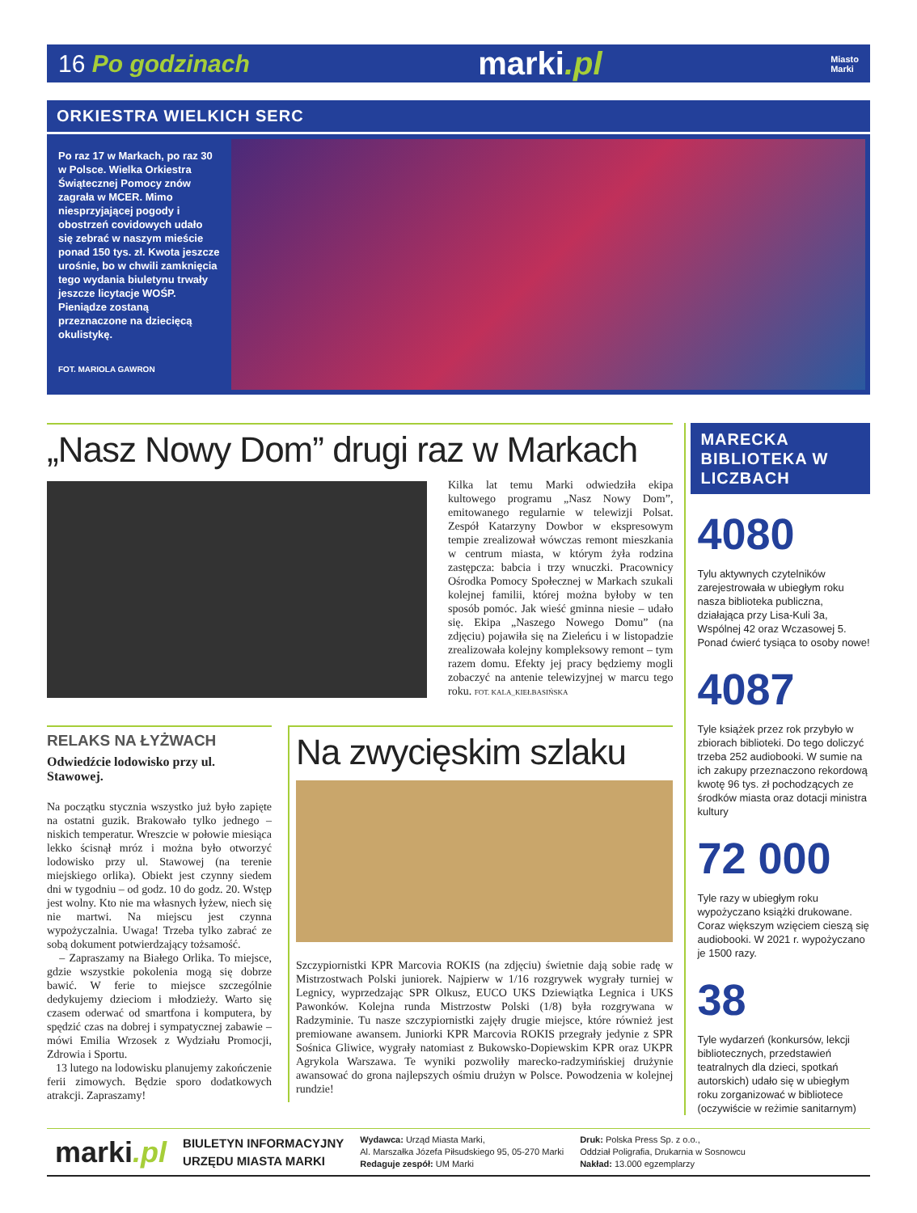16 Po godzinach
marki.pl
Miasto
Marki
ORKIESTRA WIELKICH SERC
Po raz 17 w Markach, po raz 30 w Polsce. Wielka Orkiestra Świątecznej Pomocy znów zagrała w MCER. Mimo niesprzyjającej pogody i obostrzeń covidowych udało się zebrać w naszym mieście ponad 150 tys. zł. Kwota jeszcze urośnie, bo w chwili zamknięcia tego wydania biuletynu trwały jeszcze licytacje WOŚP. Pieniądze zostaną przeznaczone na dziecięcą okulistykę.
FOT. MARIOLA GAWRON
„Nasz Nowy Dom” drugi raz w Markach
Kilka lat temu Marki odwiedziła ekipa kultowego programu „Nasz Nowy Dom”, emitowanego regularnie w telewizji Polsat. Zespół Katarzyny Dowbor w ekspresowym tempie zrealizował wówczas remont mieszkania w centrum miasta, w którym żyła rodzina zastępcza: babcia i trzy wnuczki. Pracownicy Ośrodka Pomocy Społecznej w Markach szukali kolejnej familii, której można byłoby w ten sposób pomóc. Jak wieść gminna niesie – udało się. Ekipa „Naszego Nowego Domu” (na zdjęciu) pojawiła się na Zieleńcu i w listopadzie zrealizowała kolejny kompleksowy remont – tym razem domu. Efekty jej pracy będziemy mogli zobaczyć na antenie telewizyjnej w marcu tego roku. FOT. KALA_KIEŁBASIŃSKA
RELAKS NA ŁYŻWACH
Odwiedźcie lodowisko przy ul. Stawowej.
Na początku stycznia wszystko już było zapięte na ostatni guzik. Brakowało tylko jednego – niskich temperatur. Wreszcie w połowie miesiąca lekko ścisnął mróz i można było otworzyć lodowisko przy ul. Stawowej (na terenie miejskiego orlika). Obiekt jest czynny siedem dni w tygodniu – od godz. 10 do godz. 20. Wstęp jest wolny. Kto nie ma własnych łyżew, niech się nie martwi. Na miejscu jest czynna wypożyczalnia. Uwaga! Trzeba tylko zabrać ze sobą dokument potwierdzający tożsamość.
– Zapraszamy na Białego Orlika. To miejsce, gdzie wszystkie pokolenia mogą się dobrze bawić. W ferie to miejsce szczególnie dedykujemy dzieciom i młodzieży. Warto się czasem oderwać od smartfona i komputera, by spędzić czas na dobrej i sympatycznej zabawie – mówi Emilia Wrzosek z Wydziału Promocji, Zdrowia i Sportu.
13 lutego na lodowisku planujemy zakończenie ferii zimowych. Będzie sporo dodatkowych atrakcji. Zapraszamy!
Na zwycięskim szlaku
Szczypiornistki KPR Marcovia ROKIS (na zdjęciu) świetnie dają sobie radę w Mistrzostwach Polski juniorek. Najpierw w 1/16 rozgrywek wygrały turniej w Legnicy, wyprzedzając SPR Olkusz, EUCO UKS Dziewiątka Legnica i UKS Pawonków. Kolejna runda Mistrzostw Polski (1/8) była rozgrywana w Radzyminie. Tu nasze szczypiornistki zajęły drugie miejsce, które również jest premiowane awansem. Juniorki KPR Marcovia ROKIS przegrały jedynie z SPR Sośnica Gliwice, wygrały natomiast z Bukowsko-Dopiewskim KPR oraz UKPR Agrykola Warszawa. Te wyniki pozwoliły marecko-radzymińskiej drużynie awansować do grona najlepszych ośmiu drużyn w Polsce. Powodzenia w kolejnej rundzie!
MARECKA BIBLIOTEKA W LICZBACH
4080
Tylu aktywnych czytelników zarejestrowała w ubiegłym roku nasza biblioteka publiczna, działająca przy Lisa-Kuli 3a, Wspólnej 42 oraz Wczasowej 5. Ponad ćwierć tysiąca to osoby nowe!
4087
Tyle książek przez rok przybyło w zbiorach biblioteki. Do tego doliczyć trzeba 252 audiobooki. W sumie na ich zakupy przeznaczono rekordową kwotę 96 tys. zł pochodzących ze środków miasta oraz dotacji ministra kultury
72 000
Tyle razy w ubiegłym roku wypożyczano książki drukowane. Coraz większym wzięciem cieszą się audiobooki. W 2021 r. wypożyczano je 1500 razy.
38
Tyle wydarzeń (konkursów, lekcji bibliotecznych, przedstawień teatralnych dla dzieci, spotkań autorskich) udało się w ubiegłym roku zorganizować w bibliotece (oczywiście w reżimie sanitarnym)
marki.pl
BIULETYN INFORMACYJNY
URZĘDU MIASTA MARKI
Wydawca: Urząd Miasta Marki,
Al. Marszałka Józefa Piłsudskiego 95, 05-270 Marki
Redaguje zespół: UM Marki
Druk: Polska Press Sp. z o.o.,
Oddział Poligrafia, Drukarnia w Sosnowcu
Nakład: 13.000 egzemplarzy